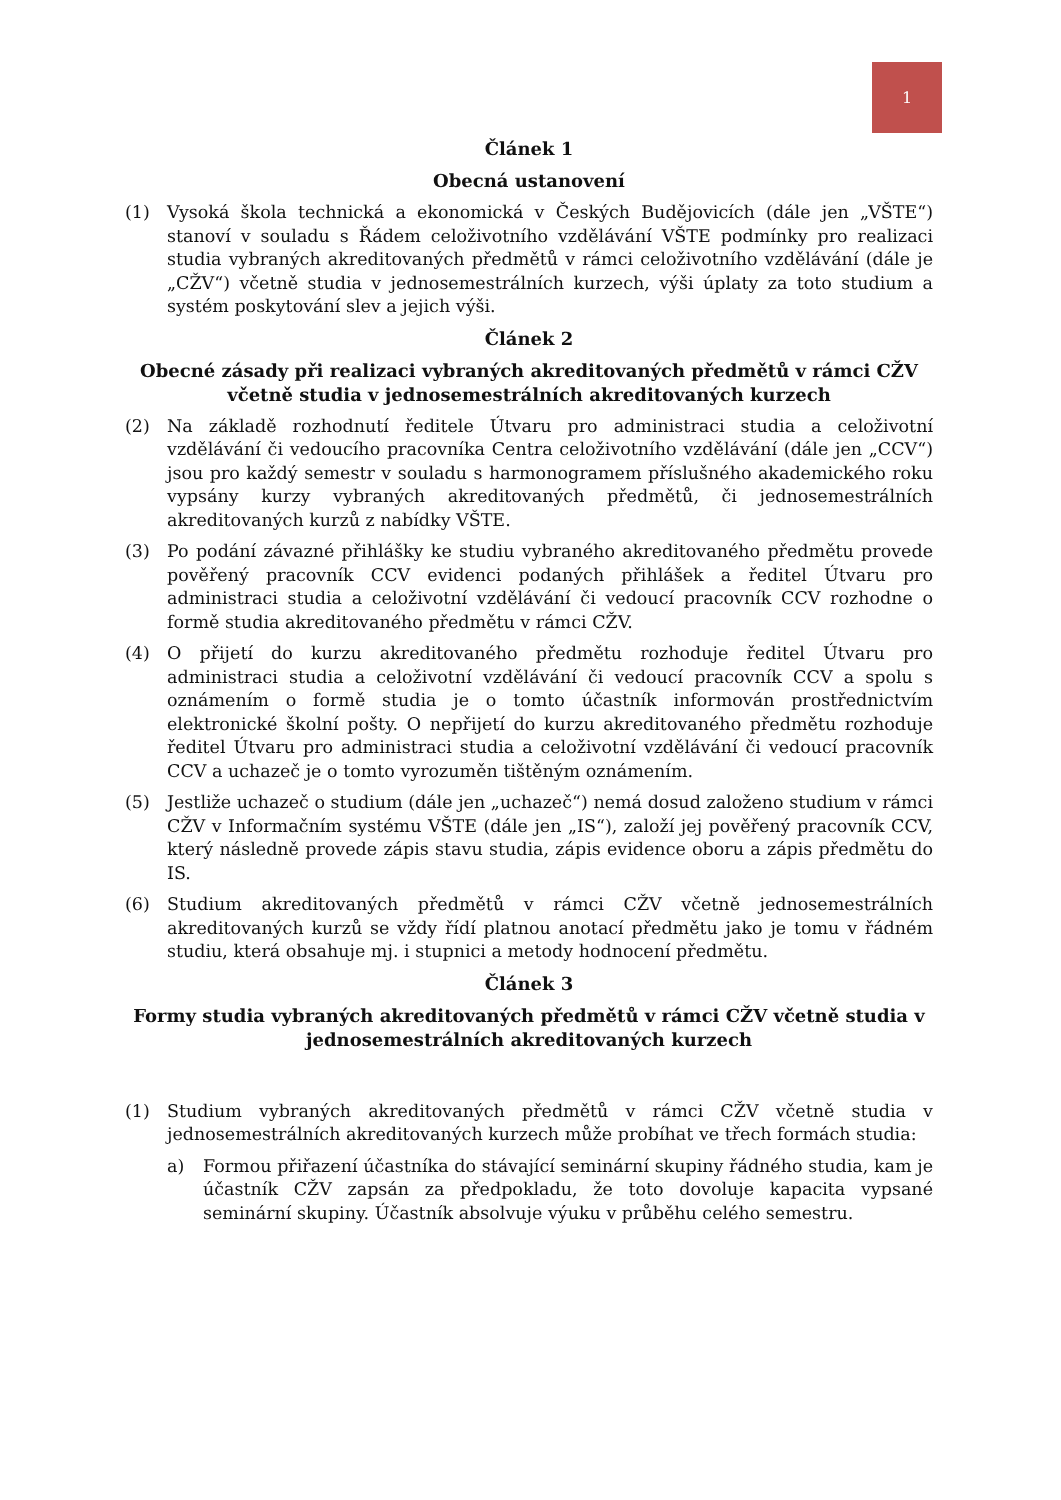1
Článek 1
Obecná ustanovení
(1) Vysoká škola technická a ekonomická v Českých Budějovicích (dále jen „VŠTE“) stanoví v souladu s Řádem celoživotního vzdělávání VŠTE podmínky pro realizaci studia vybraných akreditovaných předmětů v rámci celoživotního vzdělávání (dále je „CŽV“) včetně studia v jednosemestrálních kurzech, výši úplaty za toto studium a systém poskytování slev a jejich výši.
Článek 2
Obecné zásady při realizaci vybraných akreditovaných předmětů v rámci CŽV včetně studia v jednosemestrálních akreditovaných kurzech
(2) Na základě rozhodnutí ředitele Útvaru pro administraci studia a celoživotní vzdělávání či vedoucího pracovníka Centra celoživotního vzdělávání (dále jen „CCV“) jsou pro každý semestr v souladu s harmonogramem příslušného akademického roku vypsány kurzy vybraných akreditovaných předmětů, či jednosemestrálních akreditovaných kurzů z nabídky VŠTE.
(3) Po podání závazné přihlášky ke studiu vybraného akreditovaného předmětu provede pověřený pracovník CCV evidenci podaných přihlášek a ředitel Útvaru pro administraci studia a celoživotní vzdělávání či vedoucí pracovník CCV rozhodne o formě studia akreditovaného předmětu v rámci CŽV.
(4) O přijetí do kurzu akreditovaného předmětu rozhoduje ředitel Útvaru pro administraci studia a celoživotní vzdělávání či vedoucí pracovník CCV a spolu s oznámením o formě studia je o tomto účastník informován prostřednictvím elektronické školní pošty. O nepřijetí do kurzu akreditovaného předmětu rozhoduje ředitel Útvaru pro administraci studia a celoživotní vzdělávání či vedoucí pracovník CCV a uchazeč je o tomto vyrozuměn tištěným oznámením.
(5) Jestliže uchazeč o studium (dále jen „uchazeč“) nemá dosud založeno studium v rámci CŽV v Informačním systému VŠTE (dále jen „IS“), založí jej pověřený pracovník CCV, který následně provede zápis stavu studia, zápis evidence oboru a zápis předmětu do IS.
(6) Studium akreditovaných předmětů v rámci CŽV včetně jednosemestrálních akreditovaných kurzů se vždy řídí platnou anotací předmětu jako je tomu v řádném studiu, která obsahuje mj. i stupnici a metody hodnocení předmětu.
Článek 3
Formy studia vybraných akreditovaných předmětů v rámci CŽV včetně studia v jednosemestrálních akreditovaných kurzech
(1) Studium vybraných akreditovaných předmětů v rámci CŽV včetně studia v jednosemestrálních akreditovaných kurzech může probíhat ve třech formách studia:
a) Formou přiřazení účastníka do stávající seminární skupiny řádného studia, kam je účastník CŽV zapsán za předpokladu, že toto dovoluje kapacita vypsané seminární skupiny. Účastník absolvuje výuku v průběhu celého semestru.